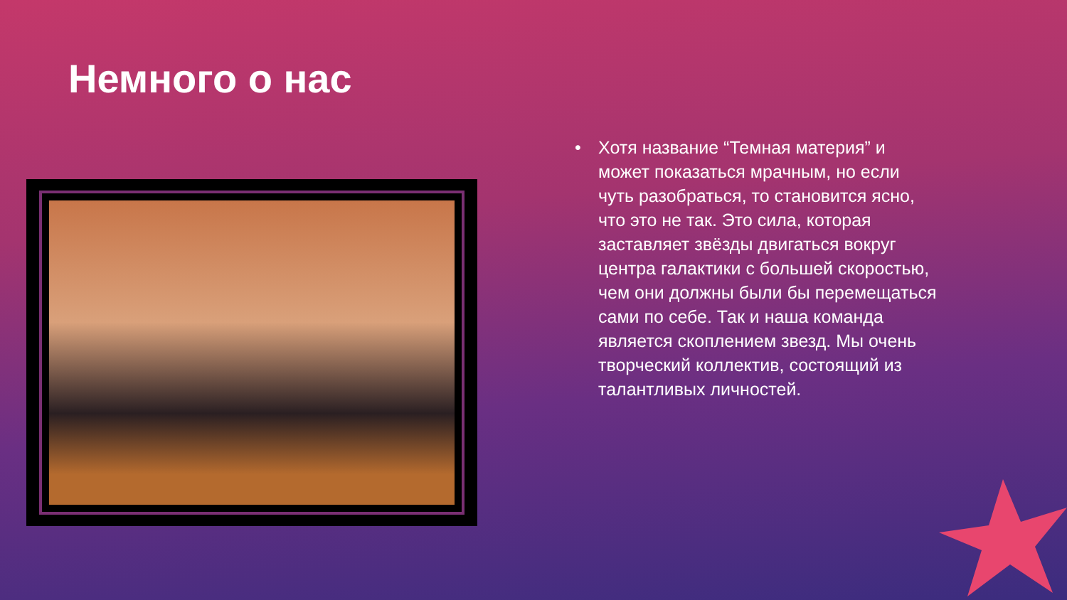Немного о нас
• Хотя название “Темная материя” и может показаться мрачным, но если чуть разобраться, то становится ясно, что это не так. Это сила, которая заставляет звёзды двигаться вокруг центра галактики с большей скоростью, чем они должны были бы перемещаться сами по себе. Так и наша команда является скоплением звезд. Мы очень творческий коллектив, состоящий из талантливых личностей.